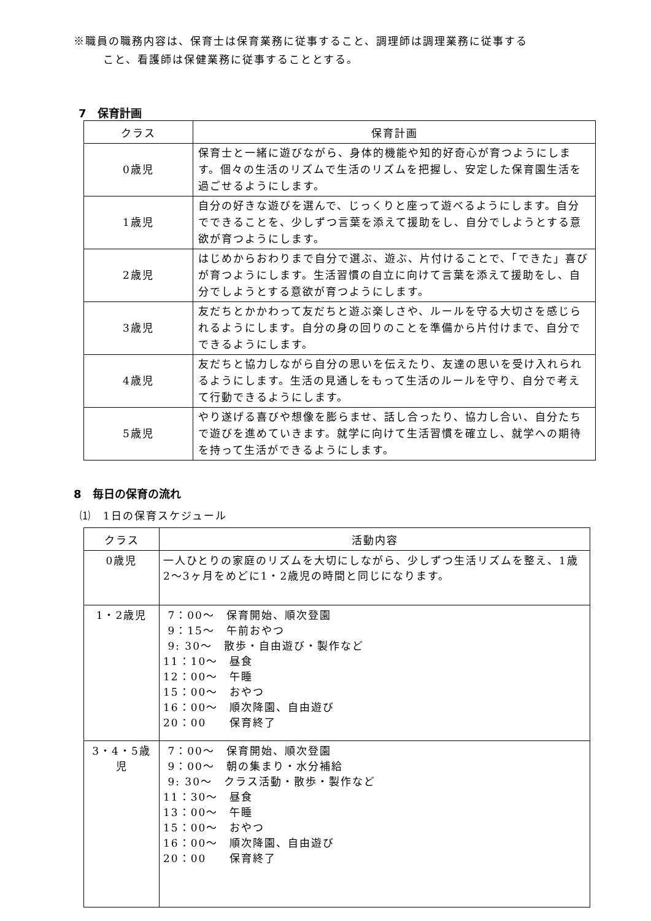※職員の職務内容は、保育士は保育業務に従事すること、調理師は調理業務に従事する
こと、看護師は保健業務に従事することとする。
7　保育計画
| クラス | 保育計画 |
| --- | --- |
| 0歳児 | 保育士と一緒に遊びながら、身体的機能や知的好奇心が育つようにします。個々の生活のリズムで生活のリズムを把握し、安定した保育園生活を過ごせるようにします。 |
| 1歳児 | 自分の好きな遊びを選んで、じっくりと座って遊べるようにします。自分でできることを、少しずつ言葉を添えて援助をし、自分でしようとする意欲が育つようにします。 |
| 2歳児 | はじめからおわりまで自分で選ぶ、遊ぶ、片付けることで、「できた」喜びが育つようにします。生活習慣の自立に向けて言葉を添えて援助をし、自分でしようとする意欲が育つようにします。 |
| 3歳児 | 友だちとかかわって友だちと遊ぶ楽しさや、ルールを守る大切さを感じられるようにします。自分の身の回りのことを準備から片付けまで、自分でできるようにします。 |
| 4歳児 | 友だちと協力しながら自分の思いを伝えたり、友達の思いを受け入れられるようにします。生活の見通しをもって生活のルールを守り、自分で考えて行動できるようにします。 |
| 5歳児 | やり遂げる喜びや想像を膨らませ、話し合ったり、協力し合い、自分たちで遊びを進めていきます。就学に向けて生活習慣を確立し、就学への期待を持って生活ができるようにします。 |
8　毎日の保育の流れ
⑴　1日の保育スケジュール
| クラス | 活動内容 |
| --- | --- |
| 0歳児 | 一人ひとりの家庭のリズムを大切にしながら、少しずつ生活リズムを整え、1歳2〜3ヶ月をめどに1・2歳児の時間と同じになります。 |
| 1・2歳児 | 7：00〜 保育開始、順次登園 9：15〜 午前おやつ 9: 30〜 散歩・自由遊び・製作など 11：10〜 昼食 12：00〜 午睡 15：00〜 おやつ 16：00〜 順次降園、自由遊び 20：00 保育終了 |
| 3・4・5歳児 | 7：00〜 保育開始、順次登園 9：00〜 朝の集まり・水分補給 9: 30〜 クラス活動・散歩・製作など 11：30〜 昼食 13：00〜 午睡 15：00〜 おやつ 16：00〜 順次降園、自由遊び 20：00 保育終了 |